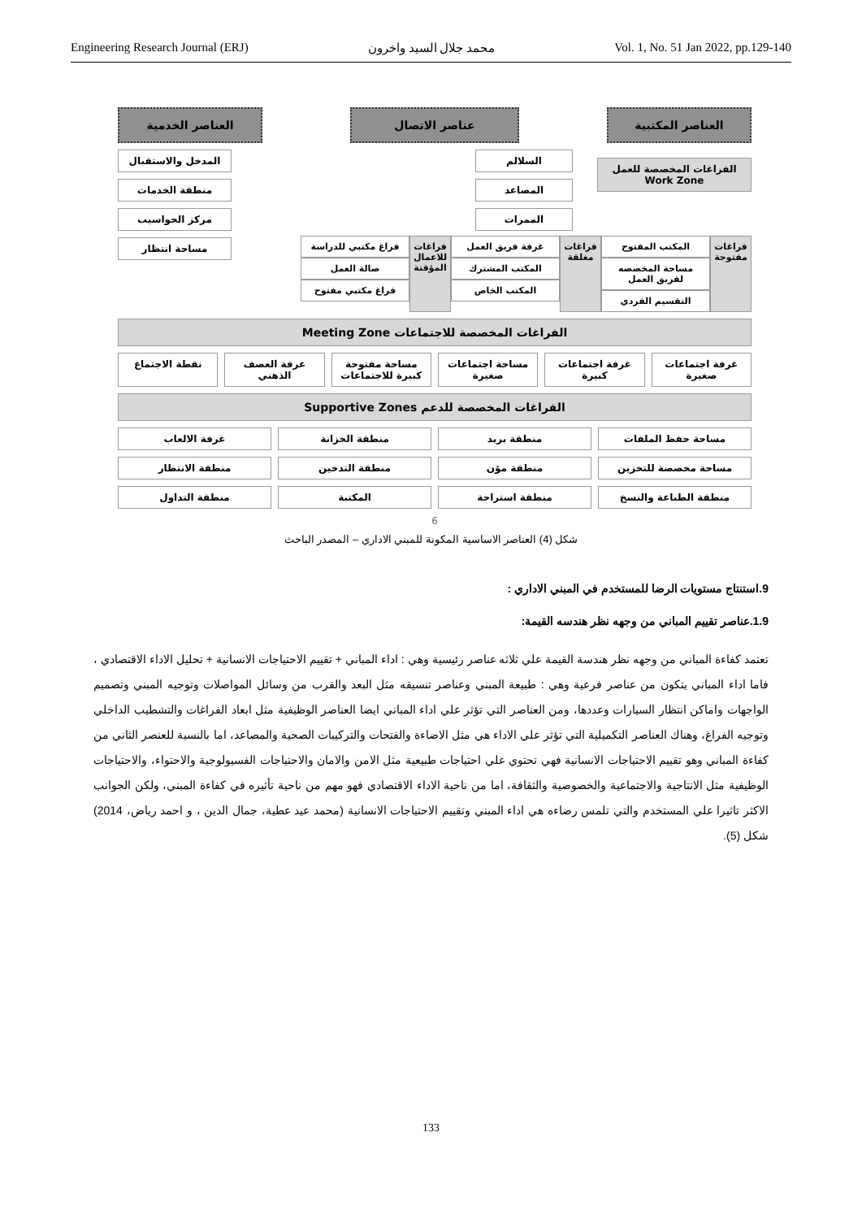Engineering Research Journal (ERJ) محمد جلال السيد واخرون Vol. 1, No. 51 Jan 2022, pp.129-140
العناصر المكتبية عناصر الاتصال العناصر الخدمية
الفراغات المخصصة للعمل
Work Zone
السلالم
المصاعد
الممرات
المدخل والاستقبال
منطقة الخدمات
مركز الحواسيب
مساحة انتظار
فراغات مفتوحة المكتب المفتوح
مساحة المخصصه لفريق العمل
التقسيم الفردي
فراغات مغلقة غرفة فريق العمل
المكتب المشترك
المكتب الخاص
فراغات للاعمال المؤقتة فراغ مكتبي للدراسة
صالة العمل
فراغ مكتبي مفتوح
الفراغات المخصصة للاجتماعات Meeting Zone
غرفة اجتماعات صغيرة غرفة اجتماعات كبيرة مساحة اجتماعات صغيرة مساحة مفتوحة كبيرة للاجتماعات غرفة العصف الذهني نقطة الاجتماع
الفراغات المخصصة للدعم Supportive Zones
مساحة حفظ الملفات منطقة بريد منطقة الخزانة غرفة الالعاب
مساحة مخصصة للتخزين منطقة مؤن منطقة التدخين منطقة الانتظار
منطقة الطباعة والنسخ منطقة استراحة المكتبة منطقة التداول
6
شكل (4) العناصر الاساسية المكونة للمبني الاداري – المصدر الباحث
9.استنتاج مستويات الرضا للمستخدم في المبني الاداري :
1.9.عناصر تقييم المباني من وجهه نظر هندسه القيمة:
تعتمد كفاءة المباني من وجهه نظر هندسة القيمة علي ثلاثه عناصر رئيسية وهي : اداء المباني + تقييم الاحتياجات الانسانية + تحليل الاداء الاقتصادي ، فاما اداء المباني يتكون من عناصر فرعية وهي : طبيعة المبني وعناصر تنسيقه مثل البعد والقرب من وسائل المواصلات وتوجيه المبني وتصميم الواجهات واماكن انتظار السيارات وعددها، ومن العناصر التي تؤثر علي اداء المباني ايضا العناصر الوظيفية مثل ابعاد الفراغات والتشطيب الداخلي وتوجيه الفراغ، وهناك العناصر التكميلية التي تؤثر علي الاداء هي مثل الاضاءة والفتحات والتركيبات الصحية والمصاعد، اما بالنسبة للعنصر الثاني من كفاءة المباني وهو تقييم الاحتياجات الانسانية فهي تحتوي علي احتياجات طبيعية مثل الامن والامان والاحتياجات الفسيولوجية والاحتواء، والاحتياجات الوظيفية مثل الانتاجية والاجتماعية والخصوصية والثقافة، اما من ناحية الاداء الاقتصادي فهو مهم من ناحية تأثيره في كفاءة المبني، ولكن الجوانب الاكثر تاثيرا علي المستخدم والتي تلمس رضاءه هي اداء المبني وتقييم الاحتياجات الانسانية (محمد عيد عطية، جمال الدين ، و احمد رياض، 2014) شكل (5).
133